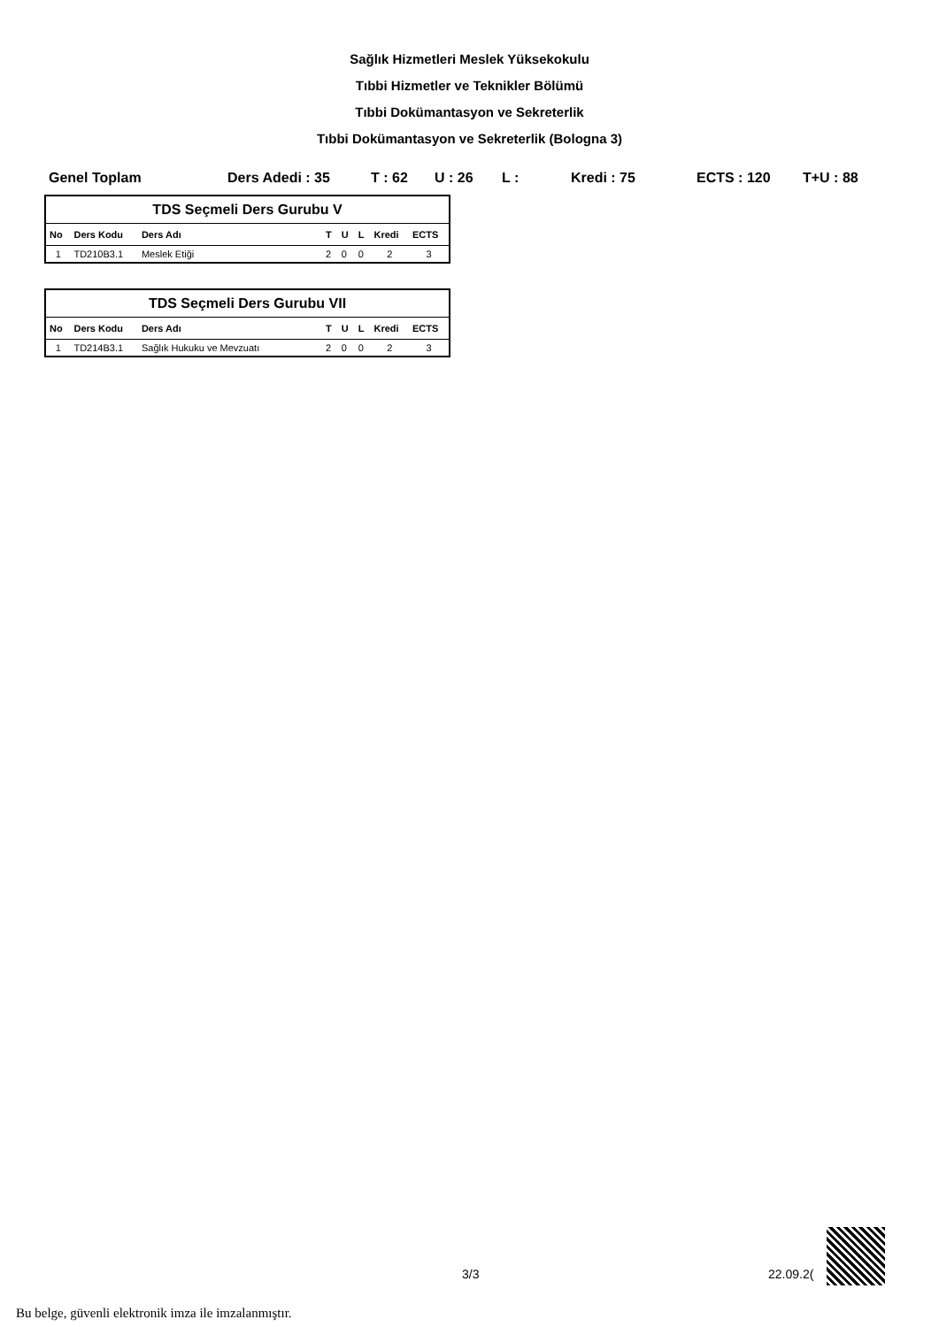Sağlık Hizmetleri Meslek Yüksekokulu
Tıbbi Hizmetler ve Teknikler Bölümü
Tıbbi Dokümantasyon ve Sekreterlik
Tıbbi Dokümantasyon ve Sekreterlik (Bologna 3)
Genel Toplam Ders Adedi : 35 T : 62 U : 26 L : Kredi : 75 ECTS : 120 T+U : 88
| TDS Seçmeli Ders Gurubu V | | | | | | | |
| No | Ders Kodu | Ders Adı | T | U | L | Kredi | ECTS |
| 1 | TD210B3.1 | Meslek Etiği | 2 | 0 | 0 | 2 | 3 |
| TDS Seçmeli Ders Gurubu VII | | | | | | | |
| No | Ders Kodu | Ders Adı | T | U | L | Kredi | ECTS |
| 1 | TD214B3.1 | Sağlık Hukuku ve Mevzuatı | 2 | 0 | 0 | 2 | 3 |
3/3 22.09.2(
Bu belge, güvenli elektronik imza ile imzalanmıştır.